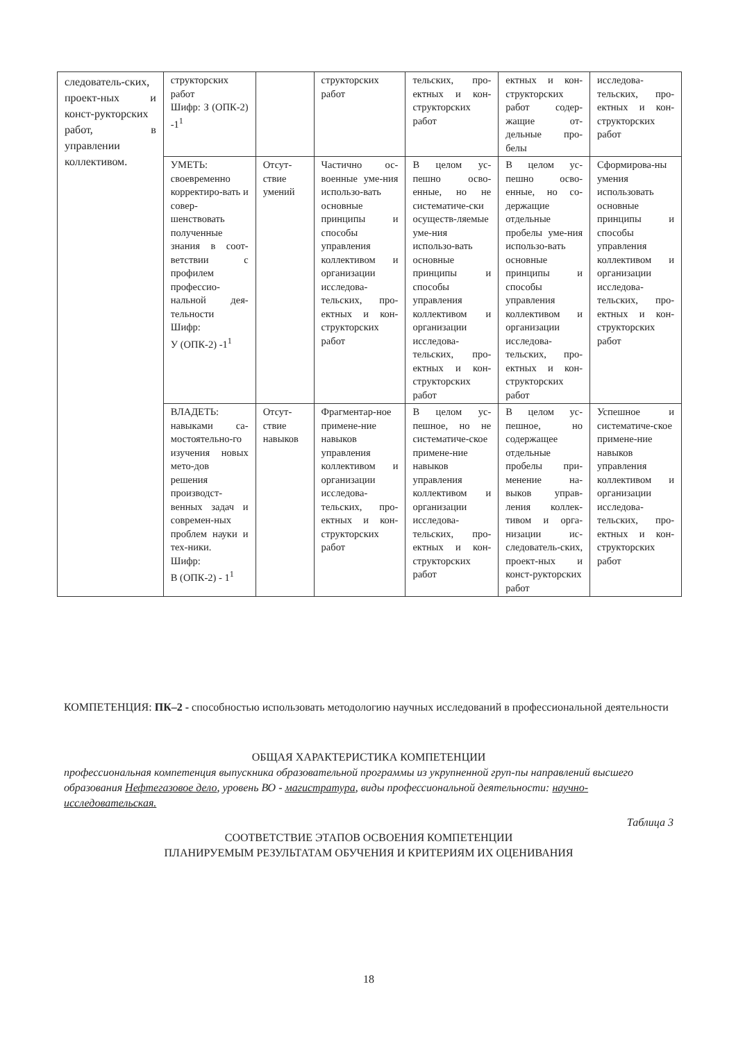| следователь-ских, проект-ных и конст-рукторских работ, в управлении коллективом. | структорских работ Шифр: З (ОПК-2) -1<sup>1</sup> | | структорских работ | тельских, про-ектных и кон-структорских работ | ектных и кон-структорских работ содер-жащие от-дельные про-белы | исследова-тельских, про-ектных и кон-структорских работ |
| | УМЕТЬ: своевременно корректиро-вать и совер-шенствовать полученные знания в соот-ветствии с профилем профессио-нальной дея-тельности Шифр: У (ОПК-2) -1<sup>1</sup> | Отсут-ствие умений | Частично ос-военные уме-ния использо-вать основные принципы и способы управления коллективом и организации исследова-тельских, про-ектных и кон-структорских работ | В целом ус-пешно осво-енные, но не систематиче-ски осуществ-ляемые уме-ния использо-вать основные принципы и способы управления коллективом и организации исследова-тельских, про-ектных и кон-структорских работ | В целом ус-пешно осво-енные, но со-держащие отдельные пробелы уме-ния использо-вать основные принципы и способы управления коллективом и организации исследова-тельских, про-ектных и кон-структорских работ | Сформирова-ны умения использовать основные принципы и способы управления коллективом и организации исследова-тельских, про-ектных и кон-структорских работ |
| | ВЛАДЕТЬ: навыками са-мостоятельно-го изучения новых мето-дов решения производст-венных задач и современ-ных проблем науки и тех-ники. Шифр: В (ОПК-2) - 1<sup>1</sup> | Отсут-ствие навыков | Фрагментар-ное примене-ние навыков управления коллективом и организации исследова-тельских, про-ектных и кон-структорских работ | В целом ус-пешное, но не систематиче-ское примене-ние навыков управления коллективом и организации исследова-тельских, про-ектных и кон-структорских работ | В целом ус-пешное, но содержащее отдельные пробелы при-менение на-выков управ-ления коллек-тивом и орга-низации ис-следователь-ских, проект-ных и конст-рукторских работ | Успешное и систематиче-ское примене-ние навыков управления коллективом и организации исследова-тельских, про-ектных и кон-структорских работ |
КОМПЕТЕНЦИЯ: ПК–2 - способностью использовать методологию научных исследований в профессиональной деятельности
ОБЩАЯ ХАРАКТЕРИСТИКА КОМПЕТЕНЦИИ
профессиональная компетенция выпускника образовательной программы из укрупненной груп-пы направлений высшего образования Нефтегазовое дело, уровень ВО - магистратура, виды профессиональной деятельности: научно-исследовательская.
Таблица 3
СООТВЕТСТВИЕ ЭТАПОВ ОСВОЕНИЯ КОМПЕТЕНЦИИ
ПЛАНИРУЕМЫМ РЕЗУЛЬТАТАМ ОБУЧЕНИЯ И КРИТЕРИЯМ ИХ ОЦЕНИВАНИЯ
18